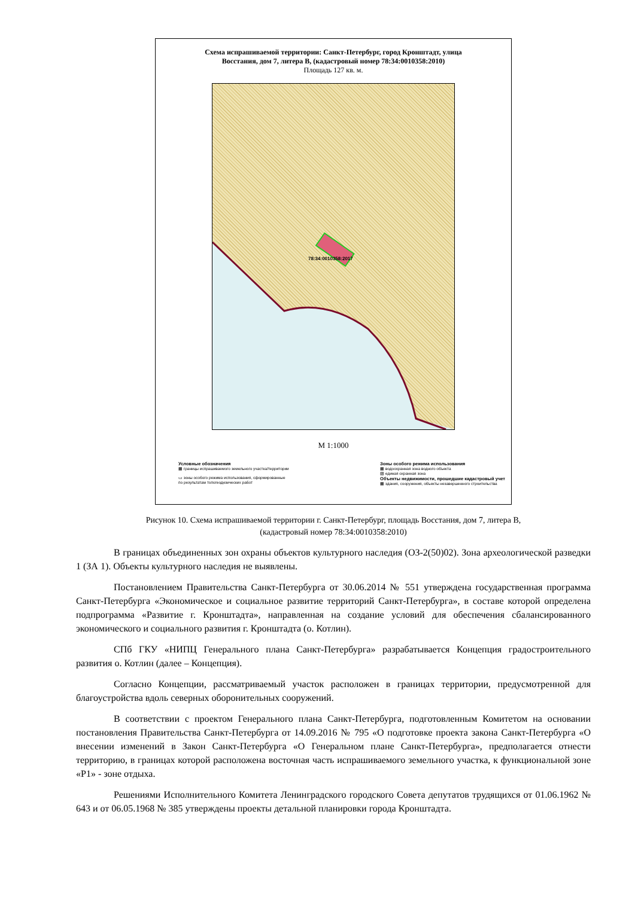Схема испрашиваемой территории: Санкт-Петербург, город Кронштадт, улица
Восстания, дом 7, литера В, (кадастровый номер 78:34:0010358:2010)
Площадь 127 кв. м.
78:34:0010358:2017
М 1:1000
Условные обозначения
▦ границы испрашиваемого земельного участка/территории
▭ зоны особого режима использования, сформированные
по результатам топогеодезических работ
Зоны особого режима использования
▦ водоохранная зона водного объекта
▨ единая охранная зона
Объекты недвижимости, прошедшие кадастровый учет
▦ здания, сооружения, объекты незавершенного строительства
Рисунок 10. Схема испрашиваемой территории г. Санкт-Петербург, площадь Восстания, дом 7, литера В,
(кадастровый номер 78:34:0010358:2010)
В границах объединенных зон охраны объектов культурного наследия (ОЗ-2(50)02). Зона археологической разведки 1 (ЗА 1). Объекты культурного наследия не выявлены.
Постановлением Правительства Санкт-Петербурга от 30.06.2014 № 551 утверждена государственная программа Санкт-Петербурга «Экономическое и социальное развитие территорий Санкт-Петербурга», в составе которой определена подпрограмма «Развитие г. Кронштадта», направленная на создание условий для обеспечения сбалансированного экономического и социального развития г. Кронштадта (о. Котлин).
СПб ГКУ «НИПЦ Генерального плана Санкт-Петербурга» разрабатывается Концепция градостроительного развития о. Котлин (далее – Концепция).
Согласно Концепции, рассматриваемый участок расположен в границах территории, предусмотренной для благоустройства вдоль северных оборонительных сооружений.
В соответствии с проектом Генерального плана Санкт-Петербурга, подготовленным Комитетом на основании постановления Правительства Санкт-Петербурга от 14.09.2016 № 795 «О подготовке проекта закона Санкт-Петербурга «О внесении изменений в Закон Санкт-Петербурга «О Генеральном плане Санкт-Петербурга», предполагается отнести территорию, в границах которой расположена восточная часть испрашиваемого земельного участка, к функциональной зоне «Р1» - зоне отдыха.
Решениями Исполнительного Комитета Ленинградского городского Совета депутатов трудящихся от 01.06.1962 № 643 и от 06.05.1968 № 385 утверждены проекты детальной планировки города Кронштадта.